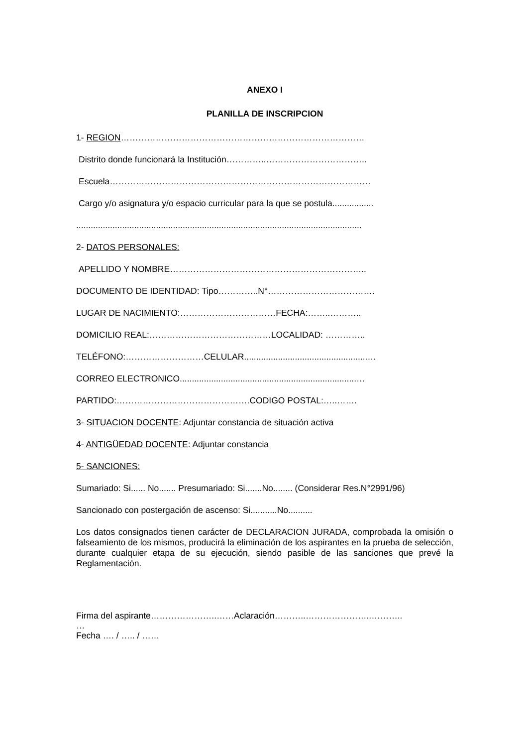ANEXO I
PLANILLA DE INSCRIPCION
1- REGION…………………………………………………………………………
Distrito donde funcionará la Institución…………..……………………………..
Escuela………………………………………………………………………………
Cargo y/o asignatura y/o espacio curricular para la que se postula.................
......................................................................................................................
2- DATOS PERSONALES:
APELLIDO Y NOMBRE…………………………………………………………..
DOCUMENTO DE IDENTIDAD: Tipo…………..N°……………………………….
LUGAR DE NACIMIENTO:……………………………FECHA:……..………..
DOMICILIO REAL:……………………………………LOCALIDAD: …………..
TELÉFONO:………………………CELULAR...................................................…
CORREO ELECTRONICO.........................................................................…
PARTIDO:……………………………………….CODIGO POSTAL:…..…….
3- SITUACION DOCENTE: Adjuntar constancia de situación activa
4- ANTIGÜEDAD DOCENTE: Adjuntar constancia
5- SANCIONES:
Sumariado: Si...... No....... Presumariado: Si.......No........ (Considerar Res.N°2991/96)
Sancionado con postergación de ascenso: Si...........No..........
Los datos consignados tienen carácter de DECLARACION JURADA, comprobada la omisión o falseamiento de los mismos, producirá la eliminación de los aspirantes en la prueba de selección, durante cualquier etapa de su ejecución, siendo pasible de las sanciones que prevé la Reglamentación.
Firma del aspirante…………………..……Aclaración………..…………………..………..
…
Fecha …. / ….. / ……